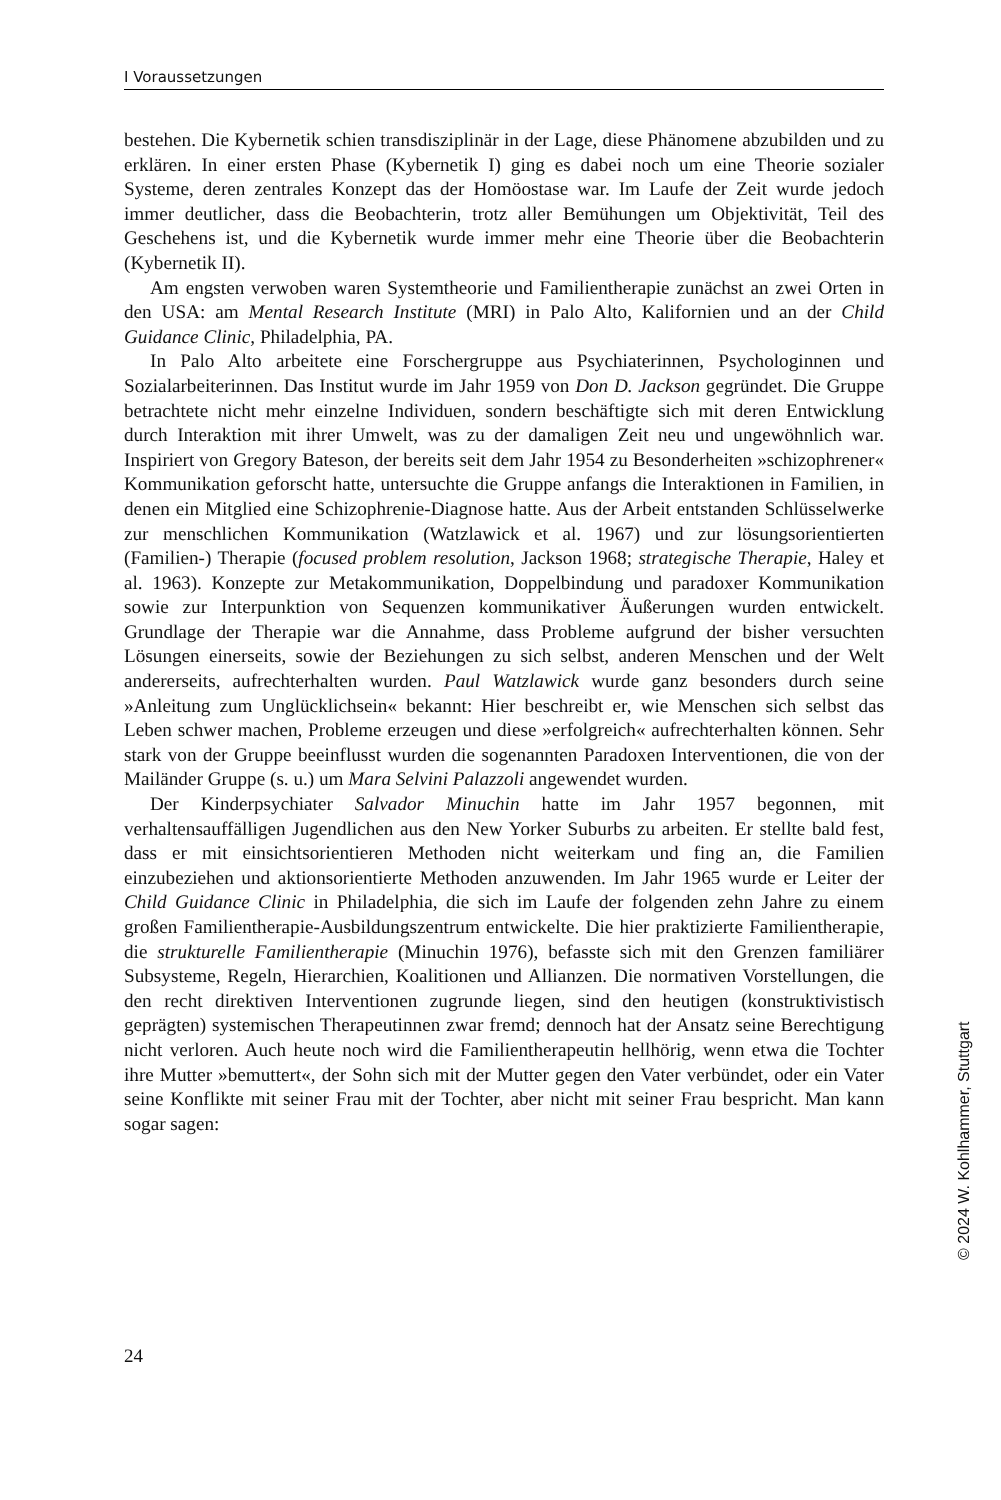I Voraussetzungen
bestehen. Die Kybernetik schien transdisziplinär in der Lage, diese Phänomene abzubilden und zu erklären. In einer ersten Phase (Kybernetik I) ging es dabei noch um eine Theorie sozialer Systeme, deren zentrales Konzept das der Homöostase war. Im Laufe der Zeit wurde jedoch immer deutlicher, dass die Beobachterin, trotz aller Bemühungen um Objektivität, Teil des Geschehens ist, und die Kybernetik wurde immer mehr eine Theorie über die Beobachterin (Kybernetik II).
Am engsten verwoben waren Systemtheorie und Familientherapie zunächst an zwei Orten in den USA: am Mental Research Institute (MRI) in Palo Alto, Kalifornien und an der Child Guidance Clinic, Philadelphia, PA.
In Palo Alto arbeitete eine Forschergruppe aus Psychiaterinnen, Psychologinnen und Sozialarbeiterinnen. Das Institut wurde im Jahr 1959 von Don D. Jackson gegründet. Die Gruppe betrachtete nicht mehr einzelne Individuen, sondern beschäftigte sich mit deren Entwicklung durch Interaktion mit ihrer Umwelt, was zu der damaligen Zeit neu und ungewöhnlich war. Inspiriert von Gregory Bateson, der bereits seit dem Jahr 1954 zu Besonderheiten »schizophrener« Kommunikation geforscht hatte, untersuchte die Gruppe anfangs die Interaktionen in Familien, in denen ein Mitglied eine Schizophrenie-Diagnose hatte. Aus der Arbeit entstanden Schlüsselwerke zur menschlichen Kommunikation (Watzlawick et al. 1967) und zur lösungsorientierten (Familien-) Therapie (focused problem resolution, Jackson 1968; strategische Therapie, Haley et al. 1963). Konzepte zur Metakommunikation, Doppelbindung und paradoxer Kommunikation sowie zur Interpunktion von Sequenzen kommunikativer Äußerungen wurden entwickelt. Grundlage der Therapie war die Annahme, dass Probleme aufgrund der bisher versuchten Lösungen einerseits, sowie der Beziehungen zu sich selbst, anderen Menschen und der Welt andererseits, aufrechterhalten wurden. Paul Watzlawick wurde ganz besonders durch seine »Anleitung zum Unglücklichsein« bekannt: Hier beschreibt er, wie Menschen sich selbst das Leben schwer machen, Probleme erzeugen und diese »erfolgreich« aufrechterhalten können. Sehr stark von der Gruppe beeinflusst wurden die sogenannten Paradoxen Interventionen, die von der Mailänder Gruppe (s. u.) um Mara Selvini Palazzoli angewendet wurden.
Der Kinderpsychiater Salvador Minuchin hatte im Jahr 1957 begonnen, mit verhaltensauffälligen Jugendlichen aus den New Yorker Suburbs zu arbeiten. Er stellte bald fest, dass er mit einsichtsorientieren Methoden nicht weiterkam und fing an, die Familien einzubeziehen und aktionsorientierte Methoden anzuwenden. Im Jahr 1965 wurde er Leiter der Child Guidance Clinic in Philadelphia, die sich im Laufe der folgenden zehn Jahre zu einem großen Familientherapie-Ausbildungszentrum entwickelte. Die hier praktizierte Familientherapie, die strukturelle Familientherapie (Minuchin 1976), befasste sich mit den Grenzen familiärer Subsysteme, Regeln, Hierarchien, Koalitionen und Allianzen. Die normativen Vorstellungen, die den recht direktiven Interventionen zugrunde liegen, sind den heutigen (konstruktivistisch geprägten) systemischen Therapeutinnen zwar fremd; dennoch hat der Ansatz seine Berechtigung nicht verloren. Auch heute noch wird die Familientherapeutin hellhörig, wenn etwa die Tochter ihre Mutter »bemuttert«, der Sohn sich mit der Mutter gegen den Vater verbündet, oder ein Vater seine Konflikte mit seiner Frau mit der Tochter, aber nicht mit seiner Frau bespricht. Man kann sogar sagen:
24
© 2024 W. Kohlhammer, Stuttgart